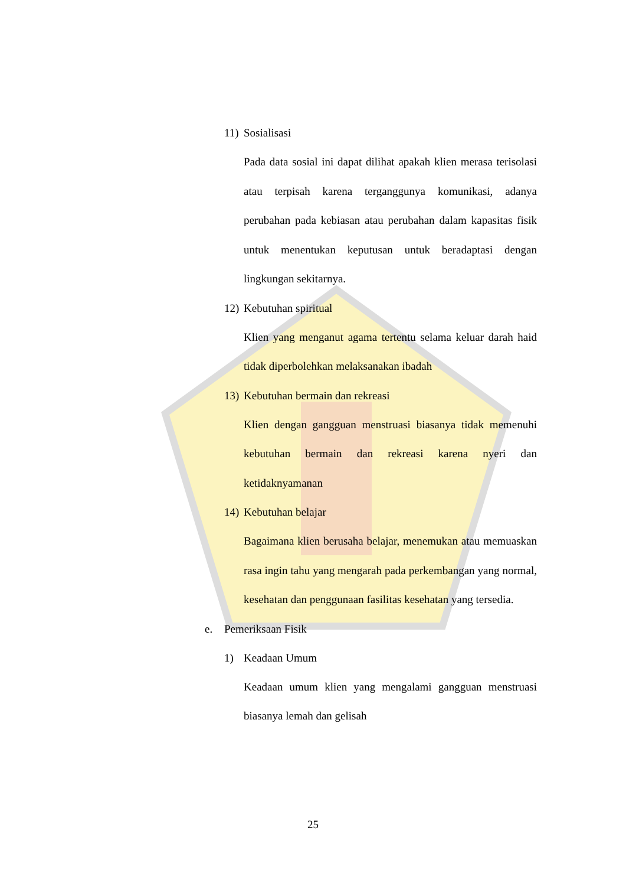11) Sosialisasi
Pada data sosial ini dapat dilihat apakah klien merasa terisolasi atau terpisah karena terganggunya komunikasi, adanya perubahan pada kebiasan atau perubahan dalam kapasitas fisik untuk menentukan keputusan untuk beradaptasi dengan lingkungan sekitarnya.
12) Kebutuhan spiritual
Klien yang menganut agama tertentu selama keluar darah haid tidak diperbolehkan melaksanakan ibadah
13) Kebutuhan bermain dan rekreasi
Klien dengan gangguan menstruasi biasanya tidak memenuhi kebutuhan bermain dan rekreasi karena nyeri dan ketidaknyamanan
14) Kebutuhan belajar
Bagaimana klien berusaha belajar, menemukan atau memuaskan rasa ingin tahu yang mengarah pada perkembangan yang normal, kesehatan dan penggunaan fasilitas kesehatan yang tersedia.
e. Pemeriksaan Fisik
1) Keadaan Umum
Keadaan umum klien yang mengalami gangguan menstruasi biasanya lemah dan gelisah
25